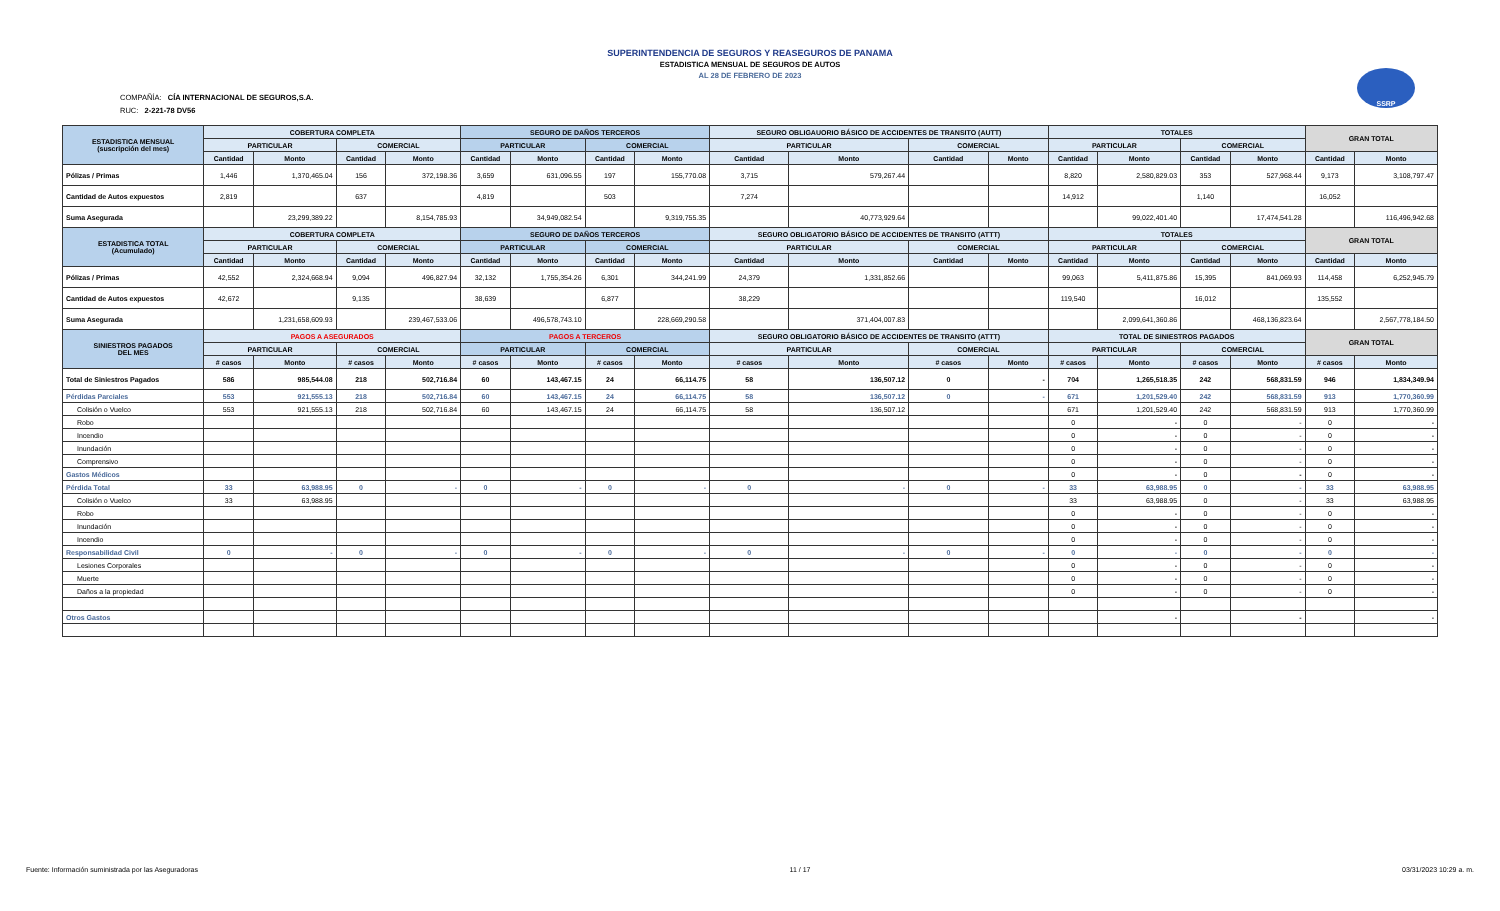SUPERINTENDENCIA DE SEGUROS Y REASEGUROS DE PANAMA
ESTADISTICA MENSUAL DE SEGUROS DE AUTOS
AL 28 DE FEBRERO DE 2023
SSRP
COMPAÑÍA: CÍA INTERNACIONAL DE SEGUROS,S.A.
RUC: 2-221-78 DV56
| ESTADISTICA MENSUAL (suscripción del mes) | COBERTURA COMPLETA | | | | SEGURO DE DAÑOS TERCEROS | | | | SEGURO OBLIGAUORIO BÁSICO DE ACCIDENTES DE TRANSITO (AUTT) | | | | TOTALES | | | | GRAN TOTAL | |
| --- | --- | --- | --- | --- | --- | --- | --- | --- | --- | --- | --- | --- | --- | --- | --- | --- | --- | --- |
| | PARTICULAR | | COMERCIAL | | PARTICULAR | | COMERCIAL | | PARTICULAR | | COMERCIAL | | PARTICULAR | | COMERCIAL | | | |
| | Cantidad | Monto | Cantidad | Monto | Cantidad | Monto | Cantidad | Monto | Cantidad | Monto | Cantidad | Monto | Cantidad | Monto | Cantidad | Monto | Cantidad | Monto |
| Pólizas / Primas | 1,446 | 1,370,465.04 | 156 | 372,198.36 | 3,659 | 631,096.55 | 197 | 155,770.08 | 3,715 | 579,267.44 | | | 8,820 | 2,580,829.03 | 353 | 527,968.44 | 9,173 | 3,108,797.47 |
| Cantidad de Autos expuestos | 2,819 | | 637 | | 4,819 | | 503 | | 7,274 | | | | 14,912 | | 1,140 | | 16,052 | |
| Suma Asegurada | | 23,299,389.22 | | 8,154,785.93 | | 34,949,082.54 | | 9,319,755.35 | | 40,773,929.64 | | | | 99,022,401.40 | | 17,474,541.28 | | 116,496,942.68 |
| ESTADISTICA TOTAL (Acumulado) | COBERTURA COMPLETA | | | | SEGURO DE DAÑOS TERCEROS | | | | SEGURO OBLIGATORIO BÁSICO DE ACCIDENTES DE TRANSITO (ATTT) | | | | TOTALES | | | | GRAN TOTAL | |
| | PARTICULAR | | COMERCIAL | | PARTICULAR | | COMERCIAL | | PARTICULAR | | COMERCIAL | | PARTICULAR | | COMERCIAL | | | |
| | Cantidad | Monto | Cantidad | Monto | Cantidad | Monto | Cantidad | Monto | Cantidad | Monto | Cantidad | Monto | Cantidad | Monto | Cantidad | Monto | Cantidad | Monto |
| Pólizas / Primas | 42,552 | 2,324,668.94 | 9,094 | 496,827.94 | 32,132 | 1,755,354.26 | 6,301 | 344,241.99 | 24,379 | 1,331,852.66 | | | 99,063 | 5,411,875.86 | 15,395 | 841,069.93 | 114,458 | 6,252,945.79 |
| Cantidad de Autos expuestos | 42,672 | | 9,135 | | 38,639 | | 6,877 | | 38,229 | | | | 119,540 | | 16,012 | | 135,552 | |
| Suma Asegurada | | 1,231,658,609.93 | | 239,467,533.06 | | 496,578,743.10 | | 228,669,290.58 | | 371,404,007.83 | | | | 2,099,641,360.86 | | 468,136,823.64 | | 2,567,778,184.50 |
| SINIESTROS PAGADOS DEL MES | PAGOS A ASEGURADOS | | | | PAGOS A TERCEROS | | | | SEGURO OBLIGATORIO BÁSICO DE ACCIDENTES DE TRANSITO (ATTT) | | | | TOTAL DE SINIESTROS PAGADOS | | | | GRAN TOTAL | |
| | PARTICULAR | | COMERCIAL | | PARTICULAR | | COMERCIAL | | PARTICULAR | | COMERCIAL | | PARTICULAR | | COMERCIAL | | | |
| | # casos | Monto | # casos | Monto | # casos | Monto | # casos | Monto | # casos | Monto | # casos | Monto | # casos | Monto | # casos | Monto | # casos | Monto |
| Total de Siniestros Pagados | 586 | 985,544.08 | 218 | 502,716.84 | 60 | 143,467.15 | 24 | 66,114.75 | 58 | 136,507.12 | 0 | - | 704 | 1,265,518.35 | 242 | 568,831.59 | 946 | 1,834,349.94 |
| Pérdidas Parciales | 553 | 921,555.13 | 218 | 502,716.84 | 60 | 143,467.15 | 24 | 66,114.75 | 58 | 136,507.12 | 0 | - | 671 | 1,201,529.40 | 242 | 568,831.59 | 913 | 1,770,360.99 |
| Colisión o Vuelco | 553 | 921,555.13 | 218 | 502,716.84 | 60 | 143,467.15 | 24 | 66,114.75 | 58 | 136,507.12 | | | 671 | 1,201,529.40 | 242 | 568,831.59 | 913 | 1,770,360.99 |
| Robo | | | | | | | | | | | | | 0 | - | 0 | - | 0 | - |
| Incendio | | | | | | | | | | | | | 0 | - | 0 | - | 0 | - |
| Inundación | | | | | | | | | | | | | 0 | - | 0 | - | 0 | - |
| Comprensivo | | | | | | | | | | | | | 0 | - | 0 | - | 0 | - |
| Gastos Médicos | | | | | | | | | | | | | 0 | - | 0 | - | 0 | - |
| Pérdida Total | 33 | 63,988.95 | 0 | - | 0 | - | 0 | - | 0 | - | 0 | - | 33 | 63,988.95 | 0 | - | 33 | 63,988.95 |
| Colisión o Vuelco | 33 | 63,988.95 | | | | | | | | | | | 33 | 63,988.95 | 0 | - | 33 | 63,988.95 |
| Robo | | | | | | | | | | | | | 0 | - | 0 | - | 0 | - |
| Inundación | | | | | | | | | | | | | 0 | - | 0 | - | 0 | - |
| Incendio | | | | | | | | | | | | | 0 | - | 0 | - | 0 | - |
| Responsabilidad Civil | 0 | - | 0 | - | 0 | - | 0 | - | 0 | - | 0 | - | 0 | - | 0 | - | 0 | - |
| Lesiones Corporales | | | | | | | | | | | | | 0 | - | 0 | - | 0 | - |
| Muerte | | | | | | | | | | | | | 0 | - | 0 | - | 0 | - |
| Daños a la propiedad | | | | | | | | | | | | | 0 | - | 0 | - | 0 | - |
| Otros Gastos | | | | | | | | | | | | | | - | | - | | - |
Fuente: Información suministrada por las Aseguradoras 11 / 17 03/31/2023 10:29 a. m.